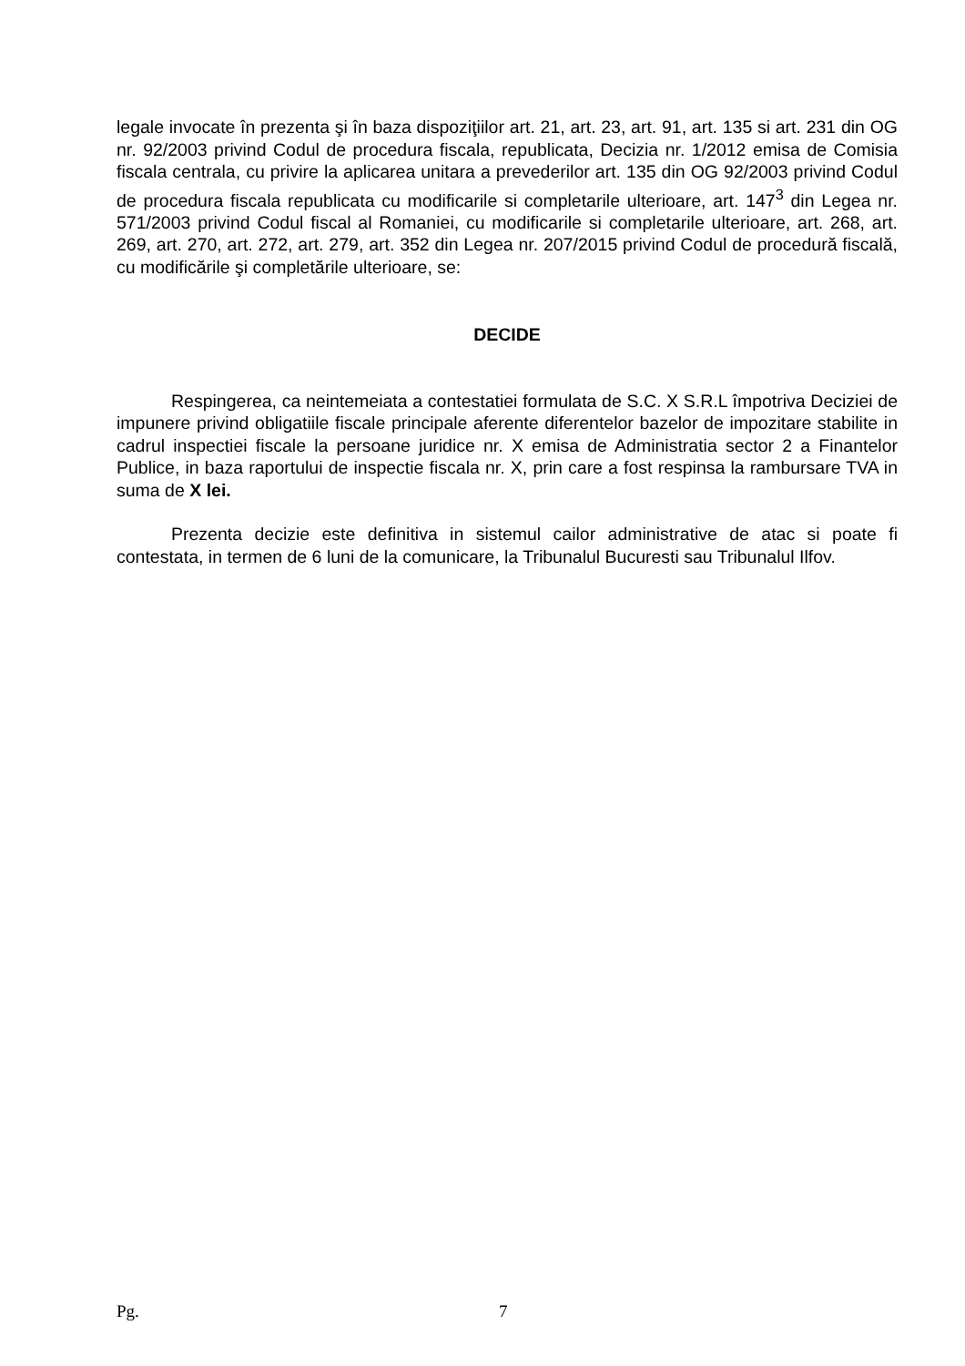legale invocate în prezenta şi în baza dispoziţiilor art. 21, art. 23, art. 91, art. 135 si art. 231 din OG nr. 92/2003 privind Codul de procedura fiscala, republicata, Decizia nr. 1/2012 emisa de Comisia fiscala centrala, cu privire la aplicarea unitara a prevederilor art. 135 din OG 92/2003 privind Codul de procedura fiscala republicata cu modificarile si completarile ulterioare, art. 147<sup>3</sup> din Legea nr. 571/2003 privind Codul fiscal al Romaniei, cu modificarile si completarile ulterioare, art. 268, art. 269, art. 270, art. 272, art. 279, art. 352 din Legea nr. 207/2015 privind Codul de procedură fiscală, cu modificările şi completările ulterioare, se:
DECIDE
Respingerea, ca neintemeiata a contestatiei formulata de S.C. X S.R.L împotriva Deciziei de impunere privind obligatiile fiscale principale aferente diferentelor bazelor de impozitare stabilite in cadrul inspectiei fiscale la persoane juridice nr. X emisa de Administratia sector 2 a Finantelor Publice, in baza raportului de inspectie fiscala nr. X, prin care a fost respinsa la rambursare TVA in suma de X lei.
Prezenta decizie este definitiva in sistemul cailor administrative de atac si poate fi contestata, in termen de 6 luni de la comunicare, la Tribunalul Bucuresti sau Tribunalul Ilfov.
Pg. 7